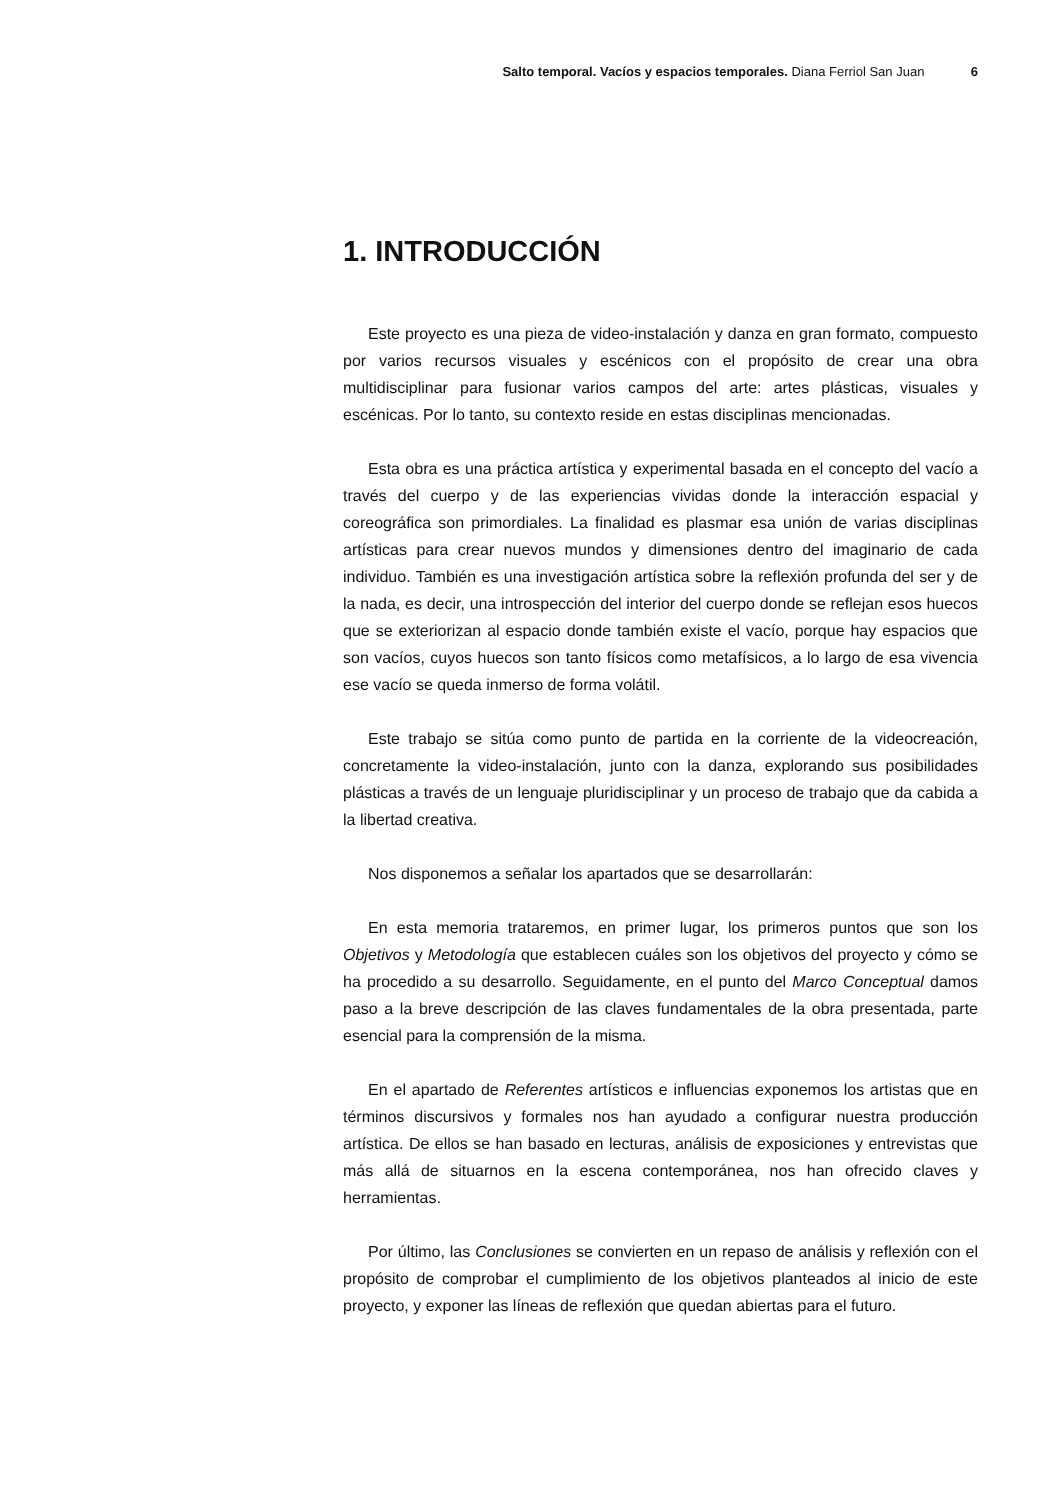Salto temporal. Vacíos y espacios temporales. Diana Ferriol San Juan 6
1. INTRODUCCIÓN
Este proyecto es una pieza de video-instalación y danza en gran formato, compuesto por varios recursos visuales y escénicos con el propósito de crear una obra multidisciplinar para fusionar varios campos del arte: artes plásticas, visuales y escénicas. Por lo tanto, su contexto reside en estas disciplinas mencionadas.
Esta obra es una práctica artística y experimental basada en el concepto del vacío a través del cuerpo y de las experiencias vividas donde la interacción espacial y coreográfica son primordiales. La finalidad es plasmar esa unión de varias disciplinas artísticas para crear nuevos mundos y dimensiones dentro del imaginario de cada individuo. También es una investigación artística sobre la reflexión profunda del ser y de la nada, es decir, una introspección del interior del cuerpo donde se reflejan esos huecos que se exteriorizan al espacio donde también existe el vacío, porque hay espacios que son vacíos, cuyos huecos son tanto físicos como metafísicos, a lo largo de esa vivencia ese vacío se queda inmerso de forma volátil.
Este trabajo se sitúa como punto de partida en la corriente de la videocreación, concretamente la video-instalación, junto con la danza, explorando sus posibilidades plásticas a través de un lenguaje pluridisciplinar y un proceso de trabajo que da cabida a la libertad creativa.
Nos disponemos a señalar los apartados que se desarrollarán:
En esta memoria trataremos, en primer lugar, los primeros puntos que son los Objetivos y Metodología que establecen cuáles son los objetivos del proyecto y cómo se ha procedido a su desarrollo. Seguidamente, en el punto del Marco Conceptual damos paso a la breve descripción de las claves fundamentales de la obra presentada, parte esencial para la comprensión de la misma.
En el apartado de Referentes artísticos e influencias exponemos los artistas que en términos discursivos y formales nos han ayudado a configurar nuestra producción artística. De ellos se han basado en lecturas, análisis de exposiciones y entrevistas que más allá de situarnos en la escena contemporánea, nos han ofrecido claves y herramientas.
Por último, las Conclusiones se convierten en un repaso de análisis y reflexión con el propósito de comprobar el cumplimiento de los objetivos planteados al inicio de este proyecto, y exponer las líneas de reflexión que quedan abiertas para el futuro.